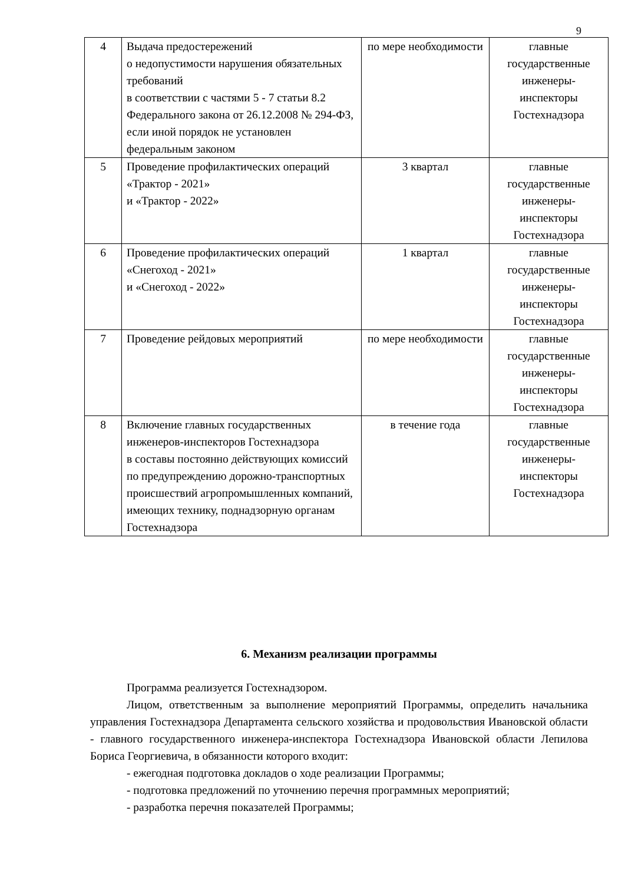9
| 4 | Выдача предостережений о недопустимости нарушения обязательных требований в соответствии с частями 5 - 7 статьи 8.2 Федерального закона от 26.12.2008 № 294-ФЗ, если иной порядок не установлен федеральным законом | по мере необходимости | главные государственные инженеры-инспекторы Гостехнадзора |
| 5 | Проведение профилактических операций «Трактор - 2021» и «Трактор - 2022» | 3 квартал | главные государственные инженеры-инспекторы Гостехнадзора |
| 6 | Проведение профилактических операций «Снегоход - 2021» и «Снегоход - 2022» | 1 квартал | главные государственные инженеры-инспекторы Гостехнадзора |
| 7 | Проведение рейдовых мероприятий | по мере необходимости | главные государственные инженеры-инспекторы Гостехнадзора |
| 8 | Включение главных государственных инженеров-инспекторов Гостехнадзора в составы постоянно действующих комиссий по предупреждению дорожно-транспортных происшествий агропромышленных компаний, имеющих технику, поднадзорную органам Гостехнадзора | в течение года | главные государственные инженеры-инспекторы Гостехнадзора |
6. Механизм реализации программы
Программа реализуется Гостехнадзором.
Лицом, ответственным за выполнение мероприятий Программы, определить начальника управления Гостехнадзора Департамента сельского хозяйства и продовольствия Ивановской области - главного государственного инженера-инспектора Гостехнадзора Ивановской области Лепилова Бориса Георгиевича, в обязанности которого входит:
- ежегодная подготовка докладов о ходе реализации Программы;
- подготовка предложений по уточнению перечня программных мероприятий;
- разработка перечня показателей Программы;